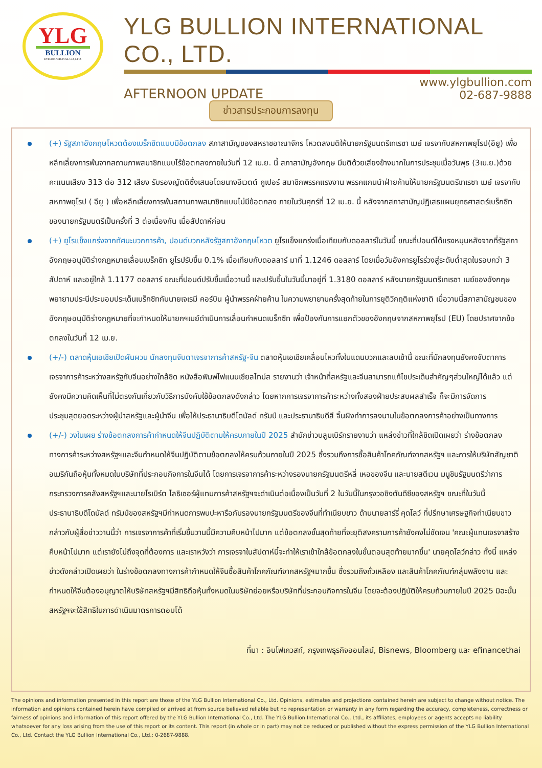YLG
BULLION
INTERNATIONAL CO.,LTD.
YLG BULLION INTERNATIONAL CO., LTD.
AFTERNOON UPDATE
www.ylgbullion.com
02-687-9888
ข่าวสารประกอบการลงทุน
(+) รัฐสภาอังกฤษโหวตต้องเบร็กซิตแบบมีข้อตกลง สภาสามัญของสหราชอาณาจักร โหวตลงมติให้นายกรัฐมนตรีเทเรซา เมย์ เจรจากับสหภาพยุโรป(อียู) เพื่อหลีกเลี่ยงการพ้นจากสถานภาพสมาชิกแบบไร้ข้อตกลงภายในวันที่ 12 เม.ย. นี้ สภาสามัญอังกฤษ มีมติด้วยเสียงข้างมากในการประชุมเมื่อวันพุธ (3เม.ย.)ด้วยคะแนนเสียง 313 ต่อ 312 เสียง รับรองญัตติซึ่งเสนอโดยนางอีเวตต์ คูเปอร์ สมาชิกพรรคแรงงาน พรรคแกนนำฝ่ายค้านให้นายกรัฐมนตรีเทเรซา เมย์ เจรจากับสหภาพยุโรป ( อียู ) เพื่อหลีกเลี่ยงการพ้นสถานภาพสมาชิกแบบไม่มีข้อตกลง ภายในวันศุกร์ที่ 12 เม.ย. นี้ หลังจากสภาสามัญปฏิเสธแผนยุทธศาสตร์เบร็กซิทของนายกรัฐมนตรีเป็นครั้งที่ 3 ต่อเนื่องกัน เมื่อสัปดาห์ก่อน
(+) ยูโรแข็งแกร่งจากทัศนะบวกการค้า, ปอนด์บวกหลังรัฐสภาอังกฤษโหวต ยูโรแข็งแกร่งเมื่อเทียบกับดอลลาร์ในวันนี้ ขณะที่ปอนด์ได้แรงหนุนหลังจากที่รัฐสภาอังกฤษอนุมัติร่างกฎหมายเลื่อนเบร็กซิท ยูโรปรับขึ้น 0.1% เมื่อเทียบกับดอลลาร์ มาที่ 1.1246 ดอลลาร์ โดยเมื่อวันอังคารยูโรร่วงสู่ระดับต่ำสุดในรอบกว่า 3 สัปดาห์ และอยู่ใกล้ 1.1177 ดอลลาร์ ขณะที่ปอนด์ปรับขึ้นเมื่อวานนี้ และปรับขึ้นในวันนี้มาอยู่ที่ 1.3180 ดอลลาร์ หลังนายกรัฐมนตรีเทเรซา เมย์ของอังกฤษ พยายามประนีประนอมประเด็นเบร็กซิทกับนายเจเรมี คอร์บิน ผู้นำพรรคฝ่ายค้าน ในความพยายามครั้งสุดท้ายในการยุติวิกฤติแห่งชาติ เมื่อวานนี้สภาสามัญชนของอังกฤษอนุมัติร่างกฎหมายที่จะกำหนดให้นายกฯเมย์ดำเนินการเลื่อนกำหนดเบร็กซิท เพื่อป้องกันการแยกตัวของอังกฤษจากสหภาพยุโรป (EU) โดยปราศจากข้อตกลงในวันที่ 12 เม.ย.
(+/-) ตลาดหุ้นเอเชียเปิดผันผวน นักลงทุนจับตาเจรจาการค้าสหรัฐ-จีน ตลาดหุ้นเอเชียเคลื่อนไหวทั้งในแดนบวกและลบเช้านี้ ขณะที่นักลงทุนยังคงจับตาการเจรจาการค้าระหว่างสหรัฐกับจีนอย่างใกล้ชิด หนังสือพิมพ์ไฟแนนเชียลไทม์ส รายงานว่า เจ้าหน้าที่สหรัฐและจีนสามารถแก้ไขประเด็นสำคัญๆส่วนใหญ่ได้แล้ว แต่ยังคงมีความคิดเห็นที่ไม่ตรงกันเกี่ยวกับวิธีการบังคับใช้ข้อตกลงดังกล่าว โดยหากการเจรจาการค้าระหว่างทั้งสองฝ่ายประสบผลสำเร็จ ก็จะมีการจัดการประชุมสุดยอดระหว่างผู้นำสหรัฐและผู้นำจีน เพื่อให้ประธานาธิบดีโดนัลด์ ทรัมป์ และประธานาธิบดีสี จิ้นผิงทำการลงนามในข้อตกลงการค้าอย่างเป็นทางการ
(+/-) วงในเผย ร่างข้อตกลงการค้ากำหนดให้จีนปฏิบัติตามให้ครบภายในปี 2025 สำนักข่าวบลูมเบิร์กรายงานว่า แหล่งข่าวที่ใกล้ชิดเปิดเผยว่า ร่างข้อตกลงทางการค้าระหว่างสหรัฐฯและจีนกำหนดให้จีนปฏิบัติตามข้อตกลงให้ครบถ้วนภายในปี 2025 ซึ่งรวมถึงการซื้อสินค้าโภคภัณฑ์จากสหรัฐฯ และการให้บริษัทสัญชาติอเมริกันถือหุ้นทั้งหมดในบริษัทที่ประกอบกิจการในจีนได้ โดยการเจรจาการค้าระหว่างรองนายกรัฐมนตรีหลี่ เหอของจีน และนายสตีเวน มนูชินรัฐมนตรีว่าการกระทรวงการคลังสหรัฐฯและนายโรเบิร์ต ไลธิเซอร์ผู้แทนการค้าสหรัฐฯจะดำเนินต่อเนื่องเป็นวันที่ 2 ในวันนี้ในกรุงวอชิงตันดีซีของสหรัฐฯ ขณะที่ในวันนี้ ประธานาธิบดีโดนัลด์ ทรัมป์ของสหรัฐฯมีกำหนดการพบปะหารือกับรองนายกรัฐมนตรีของจีนที่ทำเนียบขาว ด้านนายลาร์รี่ คุดโลว์ ที่ปรึกษาเศรษฐกิจทำเนียบขาวกล่าวกับผู้สื่อข่าววานนี้ว่า การเจรจาการค้าที่เริ่มขึ้นวานนี้มีความคืบหน้าไปมาก แต่ข้อตกลงขั้นสุดท้ายที่จะยุติสงครามการค้ายังคงไม่ชัดเจน 'คณะผู้แทนเจรจาสร้างคืบหน้าไปมาก แต่เรายังไม่ถึงจุดที่ต้องการ และเราหวังว่า การเจรจาในสัปดาห์นี้จะทำให้เราเข้าใกล้ข้อตกลงในขั้นตอนสุดท้ายมากขึ้น' นายคุดโลว์กล่าว ทั้งนี้ แหล่งข่าวดังกล่าวเปิดเผยว่า ในร่างข้อตกลงทางการค้ากำหนดให้จีนซื้อสินค้าโภคภัณฑ์จากสหรัฐฯมากขึ้น ซึ่งรวมถึงถั่วเหลือง และสินค้าโภคภัณฑ์กลุ่มพลังงาน และกำหนดให้จีนต้องอนุญาตให้บริษัทสหรัฐฯมีสิทธิถือหุ้นทั้งหมดในบริษัทย่อยหรือบริษัทที่ประกอบกิจการในจีน โดยจะต้องปฏิบัติให้ครบถ้วนภายในปี 2025 มิฉะนั้นสหรัฐฯจะใช้สิทธิในการดำเนินมาตรการตอบโต้
ที่มา : อินโฟเควสท์, กรุงเทพธุรกิจออนไลน์, Bisnews, Bloomberg และ efinancethai
The opinions and information presented in this report are those of the YLG Bullion International Co., Ltd. Opinions, estimates and projections contained herein are subject to change without notice. The information and opinions contained herein have compiled or arrived at from source believed reliable but no representation or warranty in any form regarding the accuracy, completeness, correctness or fairness of opinions and information of this report offered by the YLG Bullion International Co., Ltd. The YLG Bullion International Co., Ltd., its affiliates, employees or agents accepts no liability whatsoever for any loss arising from the use of this report or its content. This report (in whole or in part) may not be reduced or published without the express permission of the YLG Bullion International Co., Ltd. Contact the YLG Bullion International Co., Ltd.: 0-2687-9888.